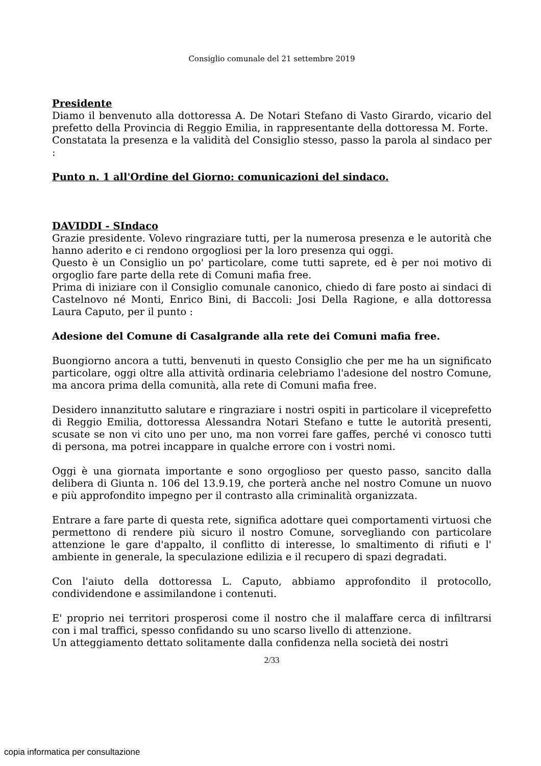Consiglio comunale del 21 settembre 2019
Presidente
Diamo il benvenuto alla dottoressa A. De Notari Stefano di Vasto Girardo, vicario del prefetto della Provincia di Reggio Emilia, in rappresentante della dottoressa M. Forte.
Constatata la presenza e la validità del Consiglio stesso, passo la parola al sindaco per :
Punto n. 1 all'Ordine del Giorno: comunicazioni del sindaco.
DAVIDDI - SIndaco
Grazie presidente. Volevo ringraziare tutti, per la numerosa presenza e le autorità che hanno aderito e ci rendono orgogliosi per la loro presenza qui oggi.
Questo è un Consiglio un po' particolare, come tutti saprete, ed è per noi motivo di orgoglio fare parte della rete di Comuni mafia free.
Prima di iniziare con il Consiglio comunale canonico, chiedo di fare posto ai sindaci di Castelnovo né Monti, Enrico Bini, di Baccoli: Josi Della Ragione, e alla dottoressa Laura Caputo, per il punto :
Adesione del Comune di Casalgrande alla rete dei Comuni mafia free.
Buongiorno ancora a tutti, benvenuti in questo Consiglio che per me ha un significato particolare, oggi oltre alla attività ordinaria celebriamo l'adesione del nostro Comune, ma ancora prima della comunità, alla rete di Comuni mafia free.
Desidero innanzitutto salutare e ringraziare i nostri ospiti in particolare il viceprefetto di Reggio Emilia, dottoressa Alessandra Notari Stefano e tutte le autorità presenti, scusate se non vi cito uno per uno, ma non vorrei fare gaffes, perché vi conosco tutti di persona, ma potrei incappare in qualche errore con i vostri nomi.
Oggi è una giornata importante e sono orgoglioso per questo passo, sancito dalla delibera di Giunta n. 106 del 13.9.19, che porterà anche nel nostro Comune un nuovo e più approfondito impegno per il contrasto alla criminalità organizzata.
Entrare a fare parte di questa rete, significa adottare quei comportamenti virtuosi che permettono di rendere più sicuro il nostro Comune, sorvegliando con particolare attenzione le gare d'appalto, il conflitto di interesse, lo smaltimento di rifiuti e l' ambiente in generale, la speculazione edilizia e il recupero di spazi degradati.
Con l'aiuto della dottoressa L. Caputo, abbiamo approfondito il protocollo, condividendone e assimilandone i contenuti.
E' proprio nei territori prosperosi come il nostro che il malaffare cerca di infiltrarsi con i mal traffici, spesso confidando su uno scarso livello di attenzione.
Un atteggiamento dettato solitamente dalla confidenza nella società dei nostri
2/33
copia informatica per consultazione